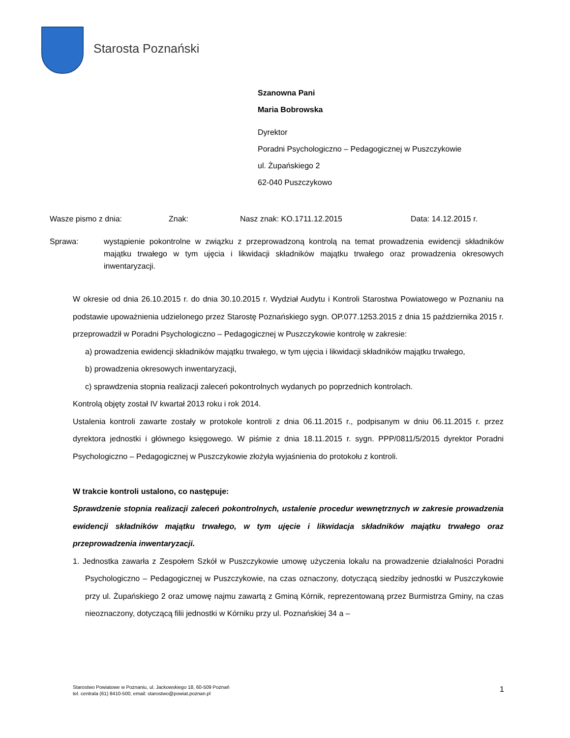Starosta Poznański
Szanowna Pani
Maria Bobrowska
Dyrektor
Poradni Psychologiczno – Pedagogicznej w Puszczykowie
ul. Żupańskiego 2
62-040 Puszczykowo
Wasze pismo z dnia: Znak: Nasz znak: KO.1711.12.2015 Data: 14.12.2015 r.
Sprawa: wystąpienie pokontrolne w związku z przeprowadzoną kontrolą na temat prowadzenia ewidencji składników majątku trwałego w tym ujęcia i likwidacji składników majątku trwałego oraz prowadzenia okresowych inwentaryzacji.
W okresie od dnia 26.10.2015 r. do dnia 30.10.2015 r. Wydział Audytu i Kontroli Starostwa Powiatowego w Poznaniu na podstawie upoważnienia udzielonego przez Starostę Poznańskiego sygn. OP.077.1253.2015 z dnia 15 października 2015 r. przeprowadził w Poradni Psychologiczno – Pedagogicznej w Puszczykowie kontrolę w zakresie:
a) prowadzenia ewidencji składników majątku trwałego, w tym ujęcia i likwidacji składników majątku trwałego,
b) prowadzenia okresowych inwentaryzacji,
c) sprawdzenia stopnia realizacji zaleceń pokontrolnych wydanych po poprzednich kontrolach.
Kontrolą objęty został IV kwartał 2013 roku i rok 2014.
Ustalenia kontroli zawarte zostały w protokole kontroli z dnia 06.11.2015 r., podpisanym w dniu 06.11.2015 r. przez dyrektora jednostki i głównego księgowego. W piśmie z dnia 18.11.2015 r. sygn. PPP/0811/5/2015 dyrektor Poradni Psychologiczno – Pedagogicznej w Puszczykowie złożyła wyjaśnienia do protokołu z kontroli.
W trakcie kontroli ustalono, co następuje:
Sprawdzenie stopnia realizacji zaleceń pokontrolnych, ustalenie procedur wewnętrznych w zakresie prowadzenia ewidencji składników majątku trwałego, w tym ujęcie i likwidacja składników majątku trwałego oraz przeprowadzenia inwentaryzacji.
1. Jednostka zawarła z Zespołem Szkół w Puszczykowie umowę użyczenia lokalu na prowadzenie działalności Poradni Psychologiczno – Pedagogicznej w Puszczykowie, na czas oznaczony, dotyczącą siedziby jednostki w Puszczykowie przy ul. Żupańskiego 2 oraz umowę najmu zawartą z Gminą Kórnik, reprezentowaną przez Burmistrza Gminy, na czas nieoznaczony, dotyczącą filii jednostki w Kórniku przy ul. Poznańskiej 34 a –
Starostwo Powiatowe w Poznaniu, ul. Jackowskiego 18, 60-509 Poznań
tel. centrala (61) 8410-500, email: starostwo@powiat.poznan.pl
1